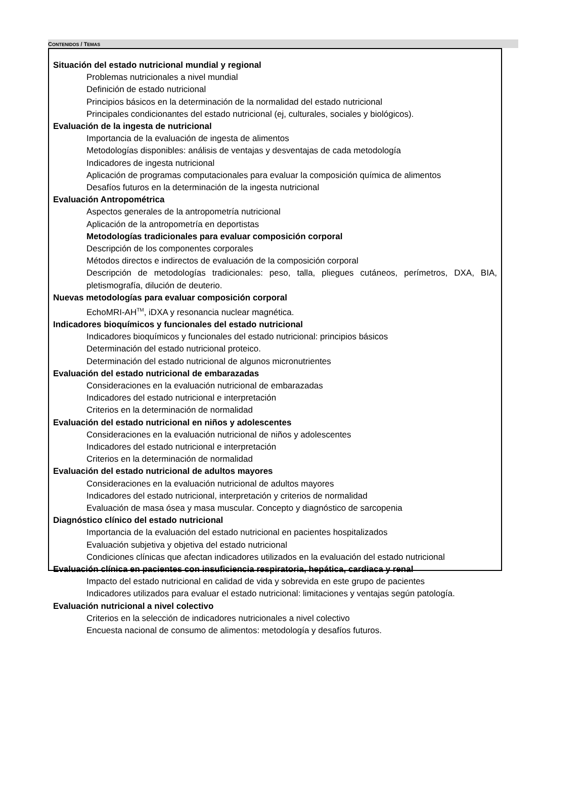CONTENIDOS / TEMAS
Situación del estado nutricional mundial y regional
Problemas nutricionales a nivel mundial
Definición de estado nutricional
Principios básicos en la determinación de la normalidad del estado nutricional
Principales condicionantes del estado nutricional (ej, culturales, sociales y biológicos).
Evaluación de la ingesta de nutricional
Importancia de la evaluación de ingesta de alimentos
Metodologías disponibles: análisis de ventajas y desventajas de cada metodología
Indicadores de ingesta nutricional
Aplicación de programas computacionales para evaluar la composición química de alimentos
Desafíos futuros en la determinación de la ingesta nutricional
Evaluación Antropométrica
Aspectos generales de la antropometría nutricional
Aplicación de la antropometría en deportistas
Metodologías tradicionales para evaluar composición corporal
Descripción de los componentes corporales
Métodos directos e indirectos de evaluación de la composición corporal
Descripción de metodologías tradicionales: peso, talla, pliegues cutáneos, perímetros, DXA, BIA, pletismografía, dilución de deuterio.
Nuevas metodologías para evaluar composición corporal
EchoMRI-AH<sup>TM</sup>, iDXA y resonancia nuclear magnética.
Indicadores bioquímicos y funcionales del estado nutricional
Indicadores bioquímicos y funcionales del estado nutricional: principios básicos
Determinación del estado nutricional proteico.
Determinación del estado nutricional de algunos micronutrientes
Evaluación del estado nutricional de embarazadas
Consideraciones en la evaluación nutricional de embarazadas
Indicadores del estado nutricional e interpretación
Criterios en la determinación de normalidad
Evaluación del estado nutricional en niños y adolescentes
Consideraciones en la evaluación nutricional de niños y adolescentes
Indicadores del estado nutricional e interpretación
Criterios en la determinación de normalidad
Evaluación del estado nutricional de adultos mayores
Consideraciones en la evaluación nutricional de adultos mayores
Indicadores del estado nutricional, interpretación y criterios de normalidad
Evaluación de masa ósea y masa muscular. Concepto y diagnóstico de sarcopenia
Diagnóstico clínico del estado nutricional
Importancia de la evaluación del estado nutricional en pacientes hospitalizados
Evaluación subjetiva y objetiva del estado nutricional
Condiciones clínicas que afectan indicadores utilizados en la evaluación del estado nutricional
Evaluación clínica en pacientes con insuficiencia respiratoria, hepática, cardiaca y renal
Impacto del estado nutricional en calidad de vida y sobrevida en este grupo de pacientes
Indicadores utilizados para evaluar el estado nutricional: limitaciones y ventajas según patología.
Evaluación nutricional a nivel colectivo
Criterios en la selección de indicadores nutricionales a nivel colectivo
Encuesta nacional de consumo de alimentos: metodología y desafíos futuros.